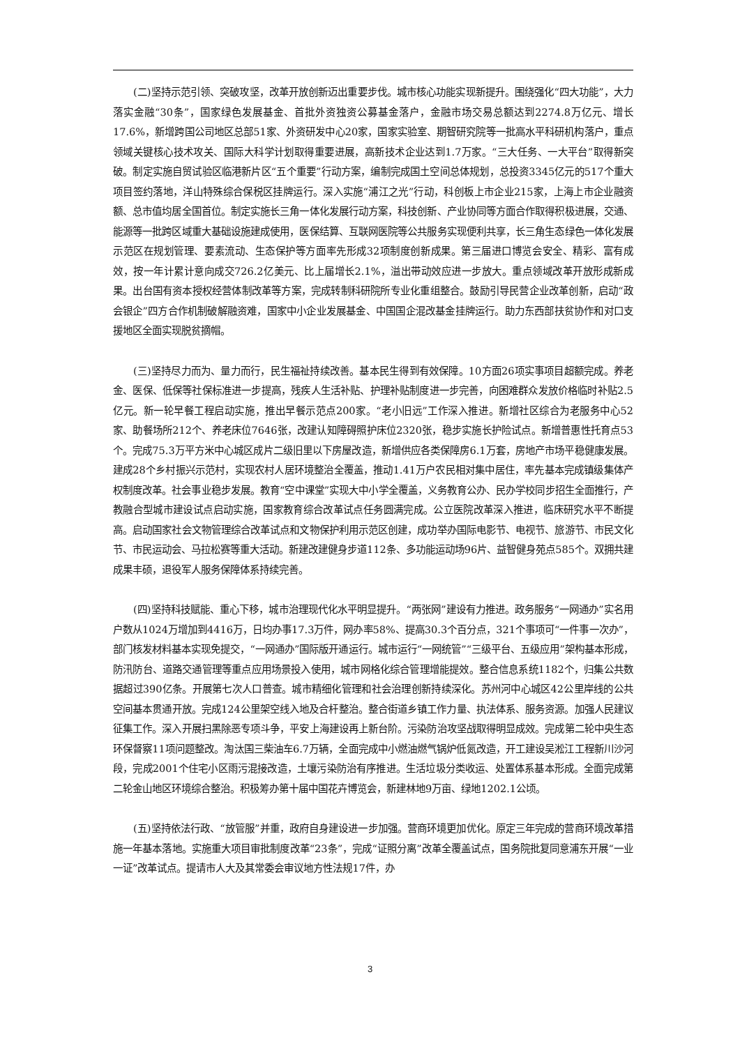(二)坚持示范引领、突破攻坚，改革开放创新迈出重要步伐。城市核心功能实现新提升。围绕强化“四大功能”，大力落实金融“30条”，国家绿色发展基金、首批外资独资公募基金落户，金融市场交易总额达到2274.8万亿元、增长17.6%，新增跨国公司地区总部51家、外资研发中心20家，国家实验室、期智研究院等一批高水平科研机构落户，重点领域关键核心技术攻关、国际大科学计划取得重要进展，高新技术企业达到1.7万家。“三大任务、一大平台”取得新突破。制定实施自贸试验区临港新片区“五个重要”行动方案，编制完成国土空间总体规划，总投资3345亿元的517个重大项目签约落地，洋山特殊综合保税区挂牌运行。深入实施“浦江之光”行动，科创板上市企业215家，上海上市企业融资额、总市值均居全国首位。制定实施长三角一体化发展行动方案，科技创新、产业协同等方面合作取得积极进展，交通、能源等一批跨区域重大基础设施建成使用，医保结算、互联网医院等公共服务实现便利共享，长三角生态绿色一体化发展示范区在规划管理、要素流动、生态保护等方面率先形成32项制度创新成果。第三届进口博览会安全、精彩、富有成效，按一年计累计意向成交726.2亿美元、比上届增长2.1%，溢出带动效应进一步放大。重点领域改革开放形成新成果。出台国有资本授权经营体制改革等方案，完成转制科研院所专业化重组整合。鼓励引导民营企业改革创新，启动“政会银企”四方合作机制破解融资难，国家中小企业发展基金、中国国企混改基金挂牌运行。助力东西部扶贫协作和对口支援地区全面实现脱贫摘帽。
(三)坚持尽力而为、量力而行，民生福祉持续改善。基本民生得到有效保障。10方面26项实事项目超额完成。养老金、医保、低保等社保标准进一步提高，残疾人生活补贴、护理补贴制度进一步完善，向困难群众发放价格临时补贴2.5亿元。新一轮早餐工程启动实施，推出早餐示范点200家。“老小旧远”工作深入推进。新增社区综合为老服务中心52家、助餐场所212个、养老床位7646张，改建认知障碍照护床位2320张，稳步实施长护险试点。新增普惠性托育点53个。完成75.3万平方米中心城区成片二级旧里以下房屋改造，新增供应各类保障房6.1万套，房地产市场平稳健康发展。建成28个乡村振兴示范村，实现农村人居环境整治全覆盖，推动1.41万户农民相对集中居住，率先基本完成镇级集体产权制度改革。社会事业稳步发展。教育“空中课堂”实现大中小学全覆盖，义务教育公办、民办学校同步招生全面推行，产教融合型城市建设试点启动实施，国家教育综合改革试点任务圆满完成。公立医院改革深入推进，临床研究水平不断提高。启动国家社会文物管理综合改革试点和文物保护利用示范区创建，成功举办国际电影节、电视节、旅游节、市民文化节、市民运动会、马拉松赛等重大活动。新建改建健身步道112条、多功能运动场96片、益智健身苑点585个。双拥共建成果丰硕，退役军人服务保障体系持续完善。
(四)坚持科技赋能、重心下移，城市治理现代化水平明显提升。“两张网”建设有力推进。政务服务“一网通办”实名用户数从1024万增加到4416万，日均办事17.3万件，网办率58%、提高30.3个百分点，321个事项可“一件事一次办”，部门核发材料基本实现免提交，“一网通办”国际版开通运行。城市运行“一网统管”“三级平台、五级应用”架构基本形成，防汛防台、道路交通管理等重点应用场景投入使用，城市网格化综合管理增能提效。整合信息系统1182个，归集公共数据超过390亿条。开展第七次人口普查。城市精细化管理和社会治理创新持续深化。苏州河中心城区42公里岸线的公共空间基本贯通开放。完成124公里架空线入地及合杆整治。整合街道乡镇工作力量、执法体系、服务资源。加强人民建议征集工作。深入开展扫黑除恶专项斗争，平安上海建设再上新台阶。污染防治攻坚战取得明显成效。完成第二轮中央生态环保督察11项问题整改。淘汰国三柴油车6.7万辆，全面完成中小燃油燃气锅炉低氮改造，开工建设吴淞江工程新川沙河段，完成2001个住宅小区雨污混接改造，土壤污染防治有序推进。生活垃圾分类收运、处置体系基本形成。全面完成第二轮金山地区环境综合整治。积极筹办第十届中国花卉博览会，新建林地9万亩、绿地1202.1公顷。
(五)坚持依法行政、“放管服”并重，政府自身建设进一步加强。营商环境更加优化。原定三年完成的营商环境改革措施一年基本落地。实施重大项目审批制度改革“23条”，完成“证照分离”改革全覆盖试点，国务院批复同意浦东开展“一业一证”改革试点。提请市人大及其常委会审议地方性法规17件，办
3